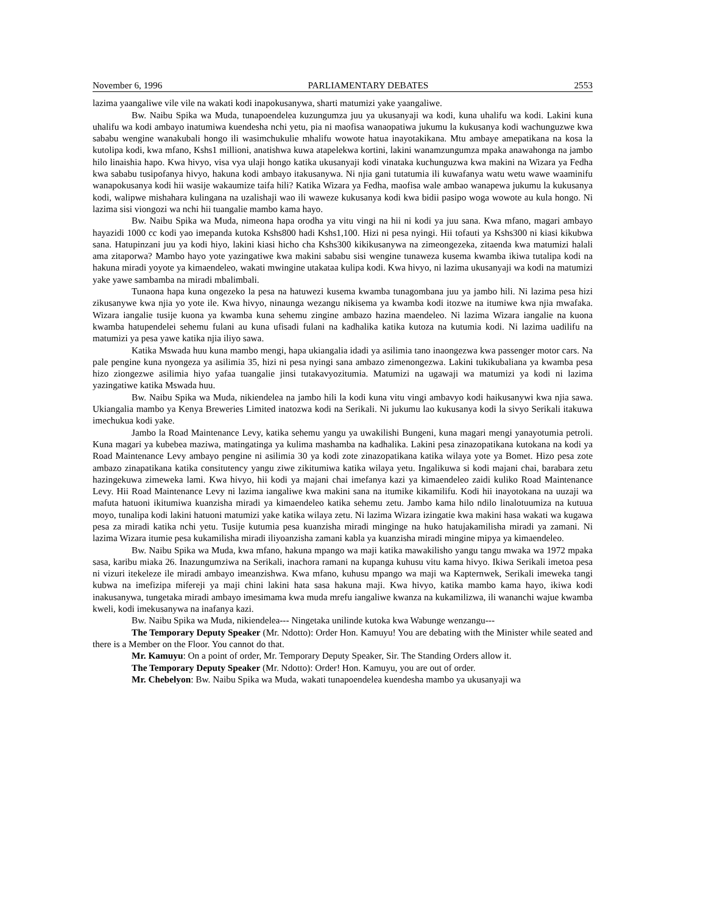November 6, 1996 PARLIAMENTARY DEBATES 2553
lazima yaangaliwe vile vile na wakati kodi inapokusanywa, sharti matumizi yake yaangaliwe.
Bw. Naibu Spika wa Muda, tunapoendelea kuzungumza juu ya ukusanyaji wa kodi, kuna uhalifu wa kodi. Lakini kuna uhalifu wa kodi ambayo inatumiwa kuendesha nchi yetu, pia ni maofisa wanaopatiwa jukumu la kukusanya kodi wachunguzwe kwa sababu wengine wanakubali hongo ili wasimchukulie mhalifu wowote hatua inayotakikana. Mtu ambaye amepatikana na kosa la kutolipa kodi, kwa mfano, Kshs1 millioni, anatishwa kuwa atapelekwa kortini, lakini wanamzungumza mpaka anawahonga na jambo hilo linaishia hapo. Kwa hivyo, visa vya ulaji hongo katika ukusanyaji kodi vinataka kuchunguzwa kwa makini na Wizara ya Fedha kwa sababu tusipofanya hivyo, hakuna kodi ambayo itakusanywa. Ni njia gani tutatumia ili kuwafanya watu wetu wawe waaminifu wanapokusanya kodi hii wasije wakaumize taifa hili? Katika Wizara ya Fedha, maofisa wale ambao wanapewa jukumu la kukusanya kodi, walipwe mishahara kulingana na uzalishaji wao ili waweze kukusanya kodi kwa bidii pasipo woga wowote au kula hongo. Ni lazima sisi viongozi wa nchi hii tuangalie mambo kama hayo.
Bw. Naibu Spika wa Muda, nimeona hapa orodha ya vitu vingi na hii ni kodi ya juu sana. Kwa mfano, magari ambayo hayazidi 1000 cc kodi yao imepanda kutoka Kshs800 hadi Kshs1,100. Hizi ni pesa nyingi. Hii tofauti ya Kshs300 ni kiasi kikubwa sana. Hatupinzani juu ya kodi hiyo, lakini kiasi hicho cha Kshs300 kikikusanywa na zimeongezeka, zitaenda kwa matumizi halali ama zitaporwa? Mambo hayo yote yazingatiwe kwa makini sababu sisi wengine tunaweza kusema kwamba ikiwa tutalipa kodi na hakuna miradi yoyote ya kimaendeleo, wakati mwingine utakataa kulipa kodi. Kwa hivyo, ni lazima ukusanyaji wa kodi na matumizi yake yawe sambamba na miradi mbalimbali.
Tunaona hapa kuna ongezeko la pesa na hatuwezi kusema kwamba tunagombana juu ya jambo hili. Ni lazima pesa hizi zikusanywe kwa njia yo yote ile. Kwa hivyo, ninaunga wezangu nikisema ya kwamba kodi itozwe na itumiwe kwa njia mwafaka. Wizara iangalie tusije kuona ya kwamba kuna sehemu zingine ambazo hazina maendeleo. Ni lazima Wizara iangalie na kuona kwamba hatupendelei sehemu fulani au kuna ufisadi fulani na kadhalika katika kutoza na kutumia kodi. Ni lazima uadilifu na matumizi ya pesa yawe katika njia iliyo sawa.
Katika Mswada huu kuna mambo mengi, hapa ukiangalia idadi ya asilimia tano inaongezwa kwa passenger motor cars. Na pale pengine kuna nyongeza ya asilimia 35, hizi ni pesa nyingi sana ambazo zimenongezwa. Lakini tukikubaliana ya kwamba pesa hizo ziongezwe asilimia hiyo yafaa tuangalie jinsi tutakavyozitumia. Matumizi na ugawaji wa matumizi ya kodi ni lazima yazingatiwe katika Mswada huu.
Bw. Naibu Spika wa Muda, nikiendelea na jambo hili la kodi kuna vitu vingi ambavyo kodi haikusanywi kwa njia sawa. Ukiangalia mambo ya Kenya Breweries Limited inatozwa kodi na Serikali. Ni jukumu lao kukusanya kodi la sivyo Serikali itakuwa imechukua kodi yake.
Jambo la Road Maintenance Levy, katika sehemu yangu ya uwakilishi Bungeni, kuna magari mengi yanayotumia petroli. Kuna magari ya kubebea maziwa, matingatinga ya kulima mashamba na kadhalika. Lakini pesa zinazopatikana kutokana na kodi ya Road Maintenance Levy ambayo pengine ni asilimia 30 ya kodi zote zinazopatikana katika wilaya yote ya Bomet. Hizo pesa zote ambazo zinapatikana katika consitutency yangu ziwe zikitumiwa katika wilaya yetu. Ingalikuwa si kodi majani chai, barabara zetu hazingekuwa zimeweka lami. Kwa hivyo, hii kodi ya majani chai imefanya kazi ya kimaendeleo zaidi kuliko Road Maintenance Levy. Hii Road Maintenance Levy ni lazima iangaliwe kwa makini sana na itumike kikamilifu. Kodi hii inayotokana na uuzaji wa mafuta hatuoni ikitumiwa kuanzisha miradi ya kimaendeleo katika sehemu zetu. Jambo kama hilo ndilo linalotuumiza na kutuua moyo, tunalipa kodi lakini hatuoni matumizi yake katika wilaya zetu. Ni lazima Wizara izingatie kwa makini hasa wakati wa kugawa pesa za miradi katika nchi yetu. Tusije kutumia pesa kuanzisha miradi minginge na huko hatujakamilisha miradi ya zamani. Ni lazima Wizara itumie pesa kukamilisha miradi iliyoanzisha zamani kabla ya kuanzisha miradi mingine mipya ya kimaendeleo.
Bw. Naibu Spika wa Muda, kwa mfano, hakuna mpango wa maji katika mawakilisho yangu tangu mwaka wa 1972 mpaka sasa, karibu miaka 26. Inazungumziwa na Serikali, inachora ramani na kupanga kuhusu vitu kama hivyo. Ikiwa Serikali imetoa pesa ni vizuri itekeleze ile miradi ambayo imeanzishwa. Kwa mfano, kuhusu mpango wa maji wa Kapternwek, Serikali imeweka tangi kubwa na imefizipa mifereji ya maji chini lakini hata sasa hakuna maji. Kwa hivyo, katika mambo kama hayo, ikiwa kodi inakusanywa, tungetaka miradi ambayo imesimama kwa muda mrefu iangaliwe kwanza na kukamilizwa, ili wananchi wajue kwamba kweli, kodi imekusanywa na inafanya kazi.
Bw. Naibu Spika wa Muda, nikiendelea--- Ningetaka unilinde kutoka kwa Wabunge wenzangu---
The Temporary Deputy Speaker (Mr. Ndotto): Order Hon. Kamuyu! You are debating with the Minister while seated and there is a Member on the Floor. You cannot do that.
Mr. Kamuyu: On a point of order, Mr. Temporary Deputy Speaker, Sir. The Standing Orders allow it.
The Temporary Deputy Speaker (Mr. Ndotto): Order! Hon. Kamuyu, you are out of order.
Mr. Chebelyon: Bw. Naibu Spika wa Muda, wakati tunapoendelea kuendesha mambo ya ukusanyaji wa